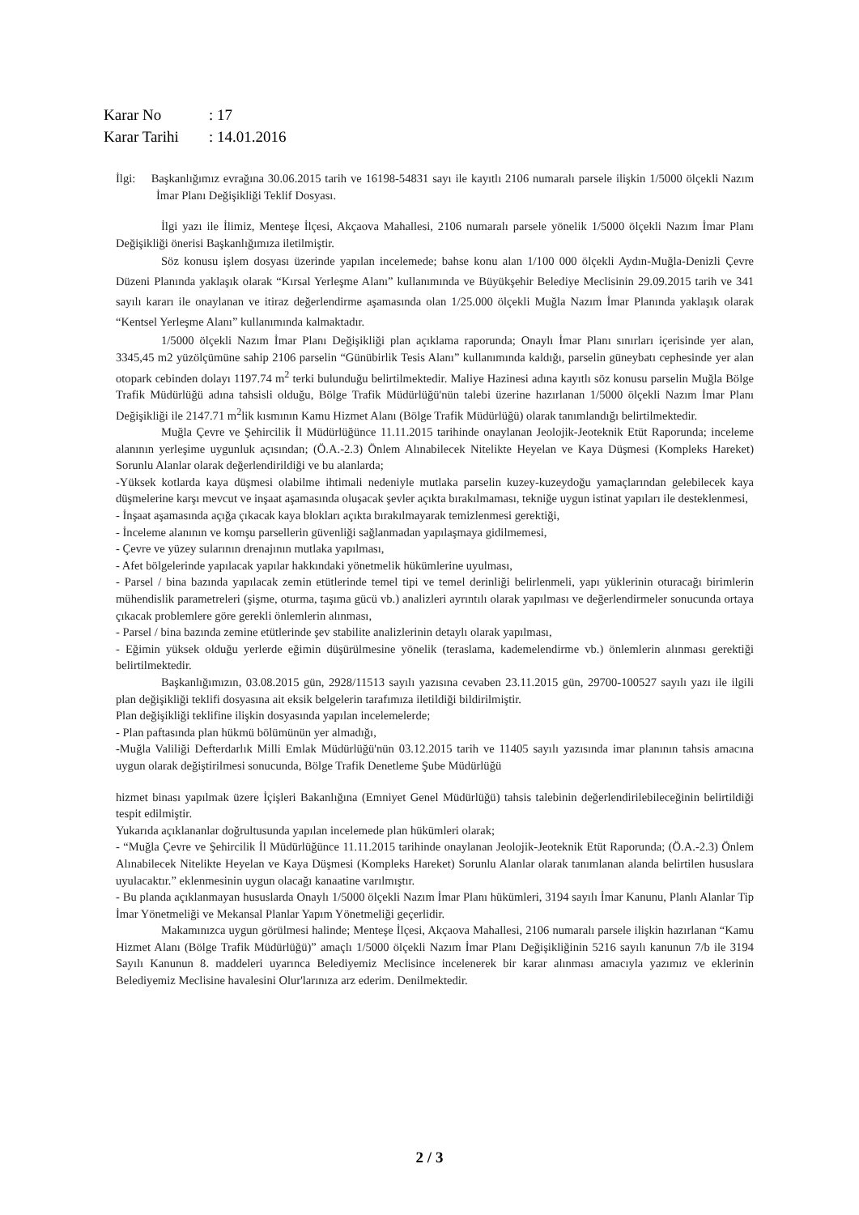Karar No: 17
Karar Tarihi: 14.01.2016
İlgi: Başkanlığımız evrağına 30.06.2015 tarih ve 16198-54831 sayı ile kayıtlı 2106 numaralı parsele ilişkin 1/5000 ölçekli Nazım İmar Planı Değişikliği Teklif Dosyası.
İlgi yazı ile İlimiz, Menteşe İlçesi, Akçaova Mahallesi, 2106 numaralı parsele yönelik 1/5000 ölçekli Nazım İmar Planı Değişikliği önerisi Başkanlığımıza iletilmiştir.
Söz konusu işlem dosyası üzerinde yapılan incelemede; bahse konu alan 1/100 000 ölçekli Aydın-Muğla-Denizli Çevre Düzeni Planında yaklaşık olarak “Kırsal Yerleşme Alanı” kullanımında ve Büyükşehir Belediye Meclisinin 29.09.2015 tarih ve 341 sayılı kararı ile onaylanan ve itiraz değerlendirme aşamasında olan 1/25.000 ölçekli Muğla Nazım İmar Planında yaklaşık olarak “Kentsel Yerleşme Alanı” kullanımında kalmaktadır.
1/5000 ölçekli Nazım İmar Planı Değişikliği plan açıklama raporunda; Onaylı İmar Planı sınırları içerisinde yer alan, 3345,45 m2 yüzölçümüne sahip 2106 parselin “Günübirlik Tesis Alanı” kullanımında kaldığı, parselin güneybatı cephesinde yer alan otopark cebinden dolayı 1197.74 m<sup>2</sup> terki bulunduğu belirtilmektedir. Maliye Hazinesi adına kayıtlı söz konusu parselin Muğla Bölge Trafik Müdürlüğü adına tahsisli olduğu, Bölge Trafik Müdürlüğü'nün talebi üzerine hazırlanan 1/5000 ölçekli Nazım İmar Planı Değişikliği ile 2147.71 m<sup>2</sup>lik kısmının Kamu Hizmet Alanı (Bölge Trafik Müdürlüğü) olarak tanımlandığı belirtilmektedir.
Muğla Çevre ve Şehircilik İl Müdürlüğünce 11.11.2015 tarihinde onaylanan Jeolojik-Jeoteknik Etüt Raporunda; inceleme alanının yerleşime uygunluk açısından; (Ö.A.-2.3) Önlem Alınabilecek Nitelikte Heyelan ve Kaya Düşmesi (Kompleks Hareket) Sorunlu Alanlar olarak değerlendirildiği ve bu alanlarda;
-Yüksek kotlarda kaya düşmesi olabilme ihtimali nedeniyle mutlaka parselin kuzey-kuzeydoğu yamaçlarından gelebilecek kaya düşmelerine karşı mevcut ve inşaat aşamasında oluşacak şevler açıkta bırakılmaması, tekniğe uygun istinat yapıları ile desteklenmesi,
- İnşaat aşamasında açığa çıkacak kaya blokları açıkta bırakılmayarak temizlenmesi gerektiği,
- İnceleme alanının ve komşu parsellerin güvenliği sağlanmadan yapılaşmaya gidilmemesi,
- Çevre ve yüzey sularının drenajının mutlaka yapılması,
- Afet bölgelerinde yapılacak yapılar hakkındaki yönetmelik hükümlerine uyulması,
- Parsel / bina bazında yapılacak zemin etütlerinde temel tipi ve temel derinliği belirlenmeli, yapı yüklerinin oturacağı birimlerin mühendislik parametreleri (şişme, oturma, taşıma gücü vb.) analizleri ayrıntılı olarak yapılması ve değerlendirmeler sonucunda ortaya çıkacak problemlere göre gerekli önlemlerin alınması,
- Parsel / bina bazında zemine etütlerinde şev stabilite analizlerinin detaylı olarak yapılması,
- Eğimin yüksek olduğu yerlerde eğimin düşürülmesine yönelik (teraslama, kademelendirme vb.) önlemlerin alınması gerektiği belirtilmektedir.
Başkanlığımızın, 03.08.2015 gün, 2928/11513 sayılı yazısına cevaben 23.11.2015 gün, 29700-100527 sayılı yazı ile ilgili plan değişikliği teklifi dosyasına ait eksik belgelerin tarafımıza iletildiği bildirilmiştir.
Plan değişikliği teklifine ilişkin dosyasında yapılan incelemelerde;
- Plan paftasında plan hükmü bölümünün yer almadığı,
-Muğla Valiliği Defterdarlık Milli Emlak Müdürlüğü'nün 03.12.2015 tarih ve 11405 sayılı yazısında imar planının tahsis amacına uygun olarak değiştirilmesi sonucunda, Bölge Trafik Denetleme Şube Müdürlüğü
hizmet binası yapılmak üzere İçişleri Bakanlığına (Emniyet Genel Müdürlüğü) tahsis talebinin değerlendirilebileceğinin belirtildiği tespit edilmiştir.
Yukarıda açıklananlar doğrultusunda yapılan incelemede plan hükümleri olarak;
- “Muğla Çevre ve Şehircilik İl Müdürlüğünce 11.11.2015 tarihinde onaylanan Jeolojik-Jeoteknik Etüt Raporunda; (Ö.A.-2.3) Önlem Alınabilecek Nitelikte Heyelan ve Kaya Düşmesi (Kompleks Hareket) Sorunlu Alanlar olarak tanımlanan alanda belirtilen hususlara uyulacaktır.” eklenmesinin uygun olacağı kanaatine varılmıştır.
- Bu planda açıklanmayan hususlarda Onaylı 1/5000 ölçekli Nazım İmar Planı hükümleri, 3194 sayılı İmar Kanunu, Planlı Alanlar Tip İmar Yönetmeliği ve Mekansal Planlar Yapım Yönetmeliği geçerlidir.
Makamınızca uygun görülmesi halinde; Menteşe İlçesi, Akçaova Mahallesi, 2106 numaralı parsele ilişkin hazırlanan “Kamu Hizmet Alanı (Bölge Trafik Müdürlüğü)” amaçlı 1/5000 ölçekli Nazım İmar Planı Değişikliğinin 5216 sayılı kanunun 7/b ile 3194 Sayılı Kanunun 8. maddeleri uyarınca Belediyemiz Meclisince incelenerek bir karar alınması amacıyla yazımız ve eklerinin Belediyemiz Meclisine havalesini Olur'larınıza arz ederim. Denilmektedir.
2 / 3